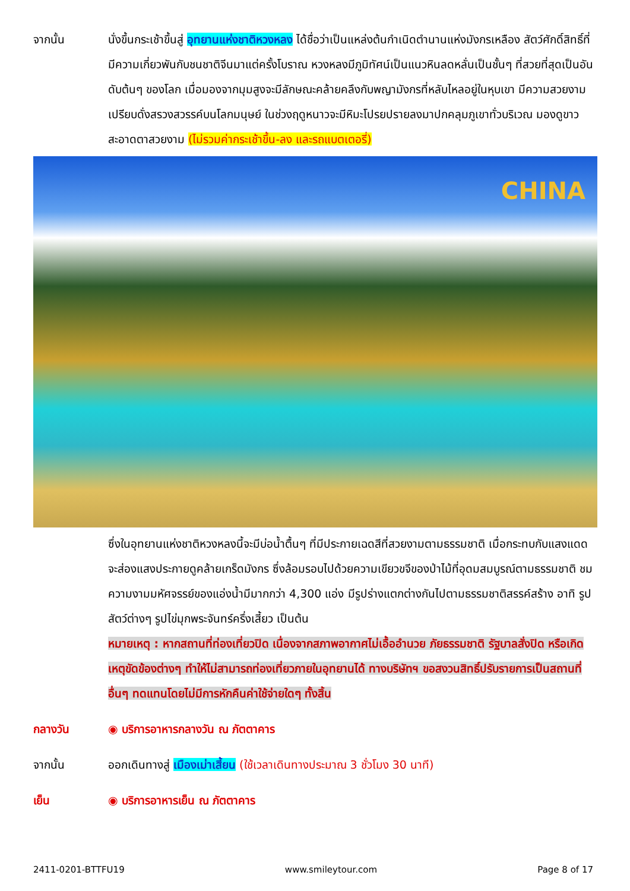จากนั้น นั่งขึ้นกระเช้าขึ้นสู่ อุทยานแห่งชาติหวงหลง ได้ชื่อว่าเป็นแหล่งต้นกำเนิดตำนานแห่งมังกรเหลือง สัตว์ศักดิ์สิทธิ์ที่มีความเกี่ยวพันกับชนชาติจีนมาแต่ครั้งโบราณ หวงหลงมีภูมิทัศน์เป็นแนวหินลดหลั่นเป็นชั้นๆ ที่สวยที่สุดเป็นอันดับต้นๆ ของโลก เมื่อมองจากมุมสูงจะมีลักษณะคล้ายคลึงกับพญามังกรที่หลับไหลอยู่ในหุบเขา มีความสวยงามเปรียบดั่งสรวงสวรรค์บนโลกมนุษย์ ในช่วงฤดูหนาวจะมีหิมะโปรยปรายลงมาปกคลุมภูเขาทั่วบริเวณ มองดูขาวสะอาดตาสวยงาม (ไม่รวมค่ากระเช้าขึ้น-ลง และรถแบตเตอรี่)
CHINA
ซึ่งในอุทยานแห่งชาติหวงหลงนี้จะมีบ่อน้ำตื้นๆ ที่มีประกายเฉดสีที่สวยงามตามธรรมชาติ เมื่อกระทบกับแสงแดดจะส่องแสงประกายดูคล้ายเกร็ดมังกร ซึ่งล้อมรอบไปด้วยความเขียวขจีของป่าไม้ที่อุดมสมบูรณ์ตามธรรมชาติ ชมความงามมหัศจรรย์ของแอ่งน้ำมีมากกว่า 4,300 แอ่ง มีรูปร่างแตกต่างกันไปตามธรรมชาติสรรค์สร้าง อาทิ รูปสัตว์ต่างๆ รูปไข่มุกพระจันทร์ครึ่งเสี้ยว เป็นต้น
หมายเหตุ : หากสถานที่ท่องเที่ยวปิด เนื่องจากสภาพอากาศไม่เอื้ออำนวย ภัยธรรมชาติ รัฐบาลสั่งปิด หรือเกิดเหตุขัดข้องต่างๆ ทำให้ไม่สามารถท่องเที่ยวภายในอุทยานได้ ทางบริษัทฯ ขอสงวนสิทธิ์ปรับรายการเป็นสถานที่อื่นๆ ทดแทนโดยไม่มีการหักคืนค่าใช้จ่ายใดๆ ทั้งสิ้น
กลางวัน ◉ บริการอาหารกลางวัน ณ ภัตตาคาร
จากนั้น ออกเดินทางสู่ เมืองเม่าเสี้ยน (ใช้เวลาเดินทางประมาณ 3 ชั่วโมง 30 นาที)
เย็น ◉ บริการอาหารเย็น ณ ภัตตาคาร
2411-0201-BTTFU19 www.smileytour.com Page 8 of 17